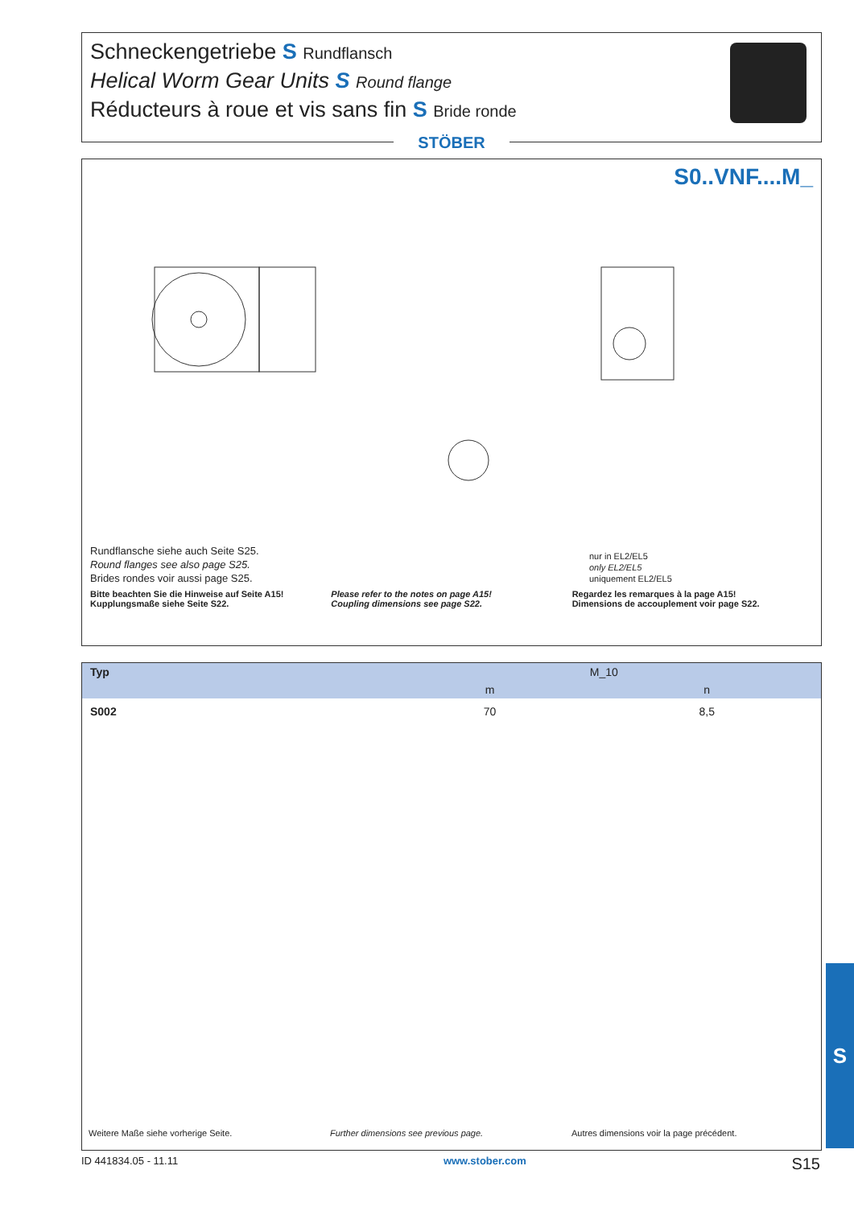Schneckengetriebe S Rundflansch
Helical Worm Gear Units S Round flange
Réducteurs à roue et vis sans fin S Bride ronde
STÖBER
S0..VNF....M_
Rundflansche siehe auch Seite S25.
Round flanges see also page S25.
Brides rondes voir aussi page S25.
nur in EL2/EL5
only EL2/EL5
uniquement EL2/EL5
Bitte beachten Sie die Hinweise auf Seite A15!
Kupplungsmaße siehe Seite S22.
Please refer to the notes on page A15!
Coupling dimensions see page S22.
Regardez les remarques à la page A15!
Dimensions de accouplement voir page S22.
| Typ | M_10 | |
| --- | --- | --- |
| | m | n |
| S002 | 70 | 8,5 |
Weitere Maße siehe vorherige Seite.
Further dimensions see previous page.
Autres dimensions voir la page précédent.
ID 441834.05 - 11.11 www.stober.com S15
S